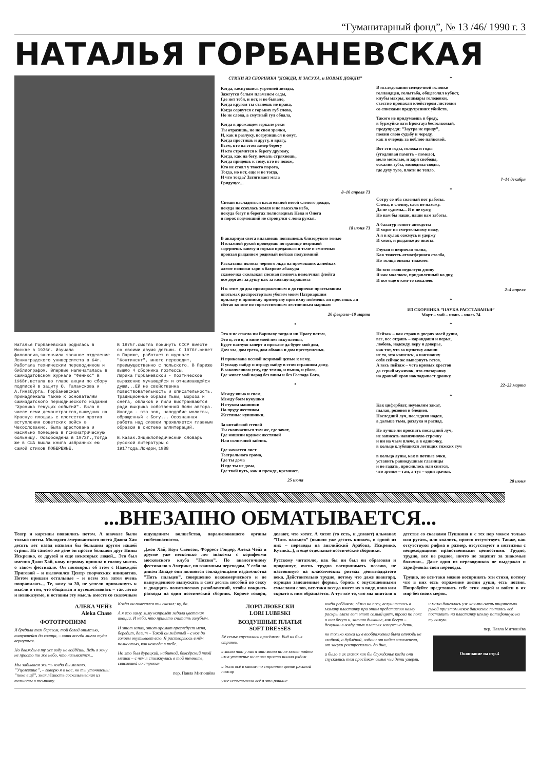“Гуманитарный фонд”, № 13 /46/ 1990 г. 3
НАТАЛЬЯ ГОРБАНЕВСКАЯ
Наталья Горбаневская родилась в Москве в 1936г. Изучала филологию,закончила заочное отделение Ленинградского университета в 64г. Работала техническим переводчиком и библиографом. Впервые напечаталась в самиздатовском журнале "Феникс" В 1968г.встала во главе акции по сбору подписей в защиту Ю. Галанскова и А.Гинзбурга. Горбаневская принадлежала также к основателям самиздатского периодического издания "Хроника текущих событий". Была в числе семи демонстрантов,вышедших на Красную площадь с протестом против вступления советских войск в Чехословакию. Была арестована и насильно помещена в психиатрическую больницу. Освобождена в 1972г.,тогда же в США вышла книга избранных ею самой стихов ПОБЕРЕЖЬЕ.
В 1975г.смогла покинуть СССР вместе со своими двумя детьми. С 1976г.живет в Париже, работает в журнале "Континент", много переводит, преимущественно с польского. В Париже вышло 4 сборника поэтессы.
Лирика Горбаневской - поэтическое выражение мучающейся и отчаивающейся души...Ей не свойственна повествовательность и описательность. Традиционные образы тьмы, мороза и снега, облаков и пыли выстраиваются ради выкрика собственной боли автора. Иногда - это зов, наподобие молитвы, обращенный к Богу... Осознанная работа над словом проявляется главным образом в системе аллитераций.
В.Казак.Энциклопедический словарь русской литературы с 1917года.Лондон,1988
СТИХИ ИЗ СБОРНИКА ”ДОЖДИ, И ЗАСУХА, и НОВЫЕ ДОЖДИ”
Когда, коснувшись утренней звезды,
Зажгутся белым пламенем сады,
Где нет тебя, и нет, и не бывало,
Когда кругом ты станешь не права,
Когда сорвутся с горьких губ слова,
Но не слова, а смутный гул обвала,
Когда в дрожащем зеркале реки
Ты отразишь, но не свои зрачки,
И, как в разлуку, погрузишься в омут,
Когда простишь и другу, и врагу,
Всем, кто на этом замер берегу
И кто стремится к берегу другому,
Когда, как на бегу, печаль стряхнешь,
Когда придешь к тому, кто не похож,
Кто не стоял у твоего порога,
Тогда, но нет, еще и не тогда,
И что тогда? Затягивает мгла
Грядущее...
8–10 апреля 73
Спеши насладиться касательной негой слепого дождя,
покуда не ссохлась земля и не высохло небо,
покуда бегут в берегах полноводных Нева и Онега
и порох подмокший не стронулся с лона ружья.
18 июня 73
В аквариум света вплывешь поплывешь близорукою тенью
И влажной рукой проведешь по границе незримой
задернешь завесу и горько предашься и тьме и смятенью
пронзая рыданием родимый пейзаж полузимний
Раскатаны полосы черного льда на промокших аллейках
алеют полоски зари в бахроме абажура
скамеечка скользкая слезная полночь немолчная флейта
все дергает за душу как за кольцо парашюта
И к этим до дна промороженным и до горячки простывшим
впотьмах распростертым убогим моим Патриаршим
прильну и приникну примерзну притихну поймешь ли простишь ли
сбегая ко мне по торжественным лестничным маршам
20 февраля–10 марта
*
Это я не спасла ни Варшаву тогда и ни Прагу потом,
Это я, это я, и вине моей нет искупленья,
Будет наглухо заперт и проклят да будет мой дом,
Дом зла, дом греха, дом обмана и дом преступленья.
И прикована весной незримой цепью к нему,
Я усладу найду и отраду найду в этом страшном дому,
В закопченном углу, где темно, и пьяно, и убого,
Где живет мой народ без вины и без Господа Бога.
*
Между явью и сном,
Между боем кукушки
И стуком машинки
На пруду жестяном
Жестяные кувшинки.
За китайской стеной
Ты скончаешься там же, где зачат,
Где мишени кружок жестяной
Или солнечной зайчик.
Где качается лист
Театрального грома,
Где ты дома
И где ты не дома,
Где твой путь, как и прежде, кремнист.
25 июня
*
В исследовании селедочной головки
голландцев, голытьба, общеголял кубист,
клубы махры, кошмары голодовки,
съестно пропахли клейстером листовки
со списками предутренних убийств.
Такого не придумаешь в бреду,
в буржуйке жги Брокгауз бестолковый,
предупреди: ”Заутра не приду”,
пожни свою судьбу и череду,
как в очередь за воблою пайковой.
Вот эти годы, голожа и годы
(угодливая память – помело),
мело метелью, и заря свободы,
оскалив зубы, возводила своды,
где духу туго, плоти не тепло.
7–14 декабря
*
Сотру со лба соленый пот работы.
Слепа, и слепну, слов не нахожу.
Да не судимы... Я и не сужу,
Но вам бы наши, наши вам заботы.
А балагур гоняет анекдоты
И ходит по смертельному ножу,
А я в кулак сожмусь и удержу
И хохот, и рыданье до икоты.
Глухая и незрячая толпа,
Как тяжесть атмосферного столба,
Но толща океана тяжелее.
Во всю свою недолгую длину
Я как моллюск, придавленный ко дну,
И все еще о ком-то сожалею.
2–4 апреля
*
ИЗ СБОРНИКА ”НАУКА РАССТАВАНЬЯ”
Март – май – июнь – июль 74
*
Пейзаж – как страж в дверях моей души,
все, все отдашь – карандаши и перья,
любовь, надежду, веру и доверье,
как тот, что за щепотку анаши
не то, что кошелек, а наизнанку
себя сейчас же вывернуть готов.
А весь пейзаж – чета кривых крестов
да серый мужичок, что спозаранку
на драный кров накладывает дранку.
22–23 марта
*
Как циферблат, неумолим закат,
пылая, розовея и бледнея.
Последний луч, последняя надея,
а дальше тьма, разлука и распад.
Не лучше ли проспать последний луч,
не записать навязчивую строчку
и ни на чьем плече, а в одиночку,
в кольце клубящихся летящих тяжких туч
в кольцо луны, как в потные очки,
уставить равнодушные глазницы
и не гадать, приснилось или снится,
что зренье – там, а тут – одни зрачки.
28 июня
...ВНЕЗАПНО ОБМАТЫВАЕТСЯ...
Театр и картины появились потом. А вначале были только поэты. Молодого американского поэта Джона Хая десять лет назад назвали бы большим другом нашей стрны. На самомо же деле он просто большой друг Нины Искренко, ее друзей и еще некоторых людей... Это был именно Джон Хай, кому первому пришла в голову мысль о таком фестивале. Он поговорил об этом с Надеждой Приговой – и включился Центр творческих инициатив. Потом пришли остальные – и всем эта затея очень понравилась... Те, кому за 30, не успели привыкнуть к мысли о том, что общаться и путешествовать – так легко и ненаказуемо, и оставим эту мысль вместе со сказочным ощущением волшебства, парализовавшего органы госбезопасности.
Джон Хай, Коул Свенсон, Форрест Гэндер, Алека Чейз и другие уже несколько лет знакомы с корифеями московского клуба ”Поэзия”. По аналогичному фестивалю в Америке, по взаимным переводам. У себя на диком Западе они являются совладельцами издательства ”Пять пальцев”, совершенно некоммерческого и не вынужденного выпускать в свет десять пособий по сексу и двадцать политических разоблачений, чтобы покрыть расходы на один поэтический сборник. Короче говоря, делают, что хотят. А хотят (то есть, и делают) альманах ”Пять пальцев” (вышло уже десять книжек, в одной из них – переводы на английский Арабова, Искренко, Кутика...), и еще отдельные поэтические сборники.
Русскому читателю, как бы ни был он образован и продвинут, очень трудно воспринимать поэзию, не настоянную на классических ритмах девятнадцатого века. Действительно трудно, потому что даже авангард, отрицая заношенные формы, борясь с опустошенными смыслами слов, все-таки всегда имеет их в виду, явно или скрыто к ним обращается. А тут все то, что мы впитали в детстве со сказками Пушкина и с тех пор можем только или ругать, или хвалить, просто отсутствует. Также, как отсутствуют рифма и размер, отсутствуют и поэтизмы с непреходящими нравственными ценностями. Трудно, трудно, все не родное, ничто не зацепит за знакомые болячки... Даже один из переводчиков не выдержал и зарифмовал свои переводы.
Трудно, но все-таки можно воспринять эти стихи, потому что в них есть отражение жизни души, есть поэзия. Попробуйте представить себе этих людей и войти в их мир без своих мерок.
АЛЕКА ЧЕЙЗ
Aleka Chase
ФОТОТРОПИЗМ
Я бредила тем берегом, той белой отмелью, тянувшейся до солнца, – хотя всегда могла туда вернуться.
Но дважды в ту же воду не войдёшь. Ведь я хочу не просто то же небо, что называется...
Мы забываем жить когда бы можно. ”Уцелевшие”, – говорю я о нас, но ты уточняешь: ”пока ещё”, зная лёгкость соскальзывания из темноты в темноту.
Когда он повесился ты сказал: ну, да.
А я всю зиму, зиму напролёт ждала цветения акации. И неба, что принято считать голубым.
И этот запах, этот аромат преследует меня, бередит, давит – Такой он жёлтый – с ног до головы окутывает всю. Я растворяюсь в нём полностью, как некогда в тебе.
Но это был дурацкий, набивной, боксёрский твой мешок – с чем я столкнулась в той темноте, свисавшей со стропил
пер. Павла Митюшёва
ЛОРИ ЛЮБЕСКИ
LORI LUBESKI
ВОЗДУШНЫЕ ПЛАТЬЯ
SOFT DRESSES
Её семья спускалась просёлком. Вид их был странен.
я знала что у них я это знала но не могла найти им в утешенье ни слова просто пошла рядом
и было всё в каком-то странном цвете ржаной пожар
уже испытывала всё я это раньше
когда ребёнком, лёжа на полу, вслушивалась в мамину пластинку при этом представляя наяву раскры глаза вот этот самый цвет, трава по пояс и они бегут и, затаив дыханье, как бегут – девушки в воздушных платьях загорелые дети.
но только кожа их в воображеньи была отнюдь не гладкой, а дублёной, ладони от кайла закаменели, от засухи растрескались до дна,
и было в их глазах как бы блужданье когда они спускались тем просёлком семья чьи дети умерли.
и мама двигалась уж как-то очень тщательно рукой при этом некое движенье пытаясь всё поставить на пластинку иголку патефонную на ту самую.
пер. Павла Митюшёва
Окончание на стр.4